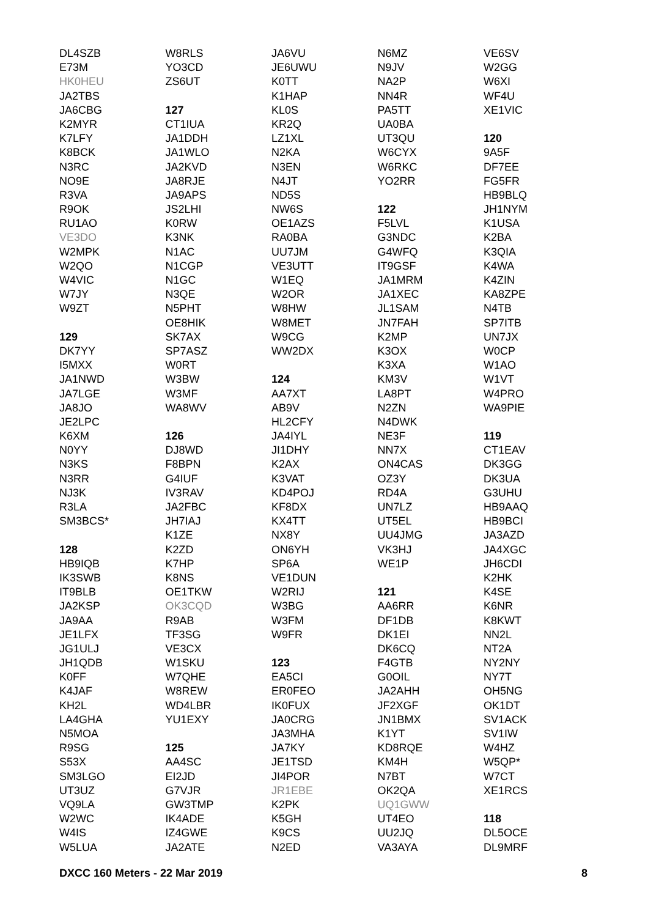DL4SZB
E73M
HK0HEU
JA2TBS
JA6CBG
K2MYR
K7LFY
K8BCK
N3RC
NO9E
R3VA
R9OK
RU1AO
VE3DO
W2MPK
W2QO
W4VIC
W7JY
W9ZT
129
DK7YY
I5MXX
JA1NWD
JA7LGE
JA8JO
JE2LPC
K6XM
N0YY
N3KS
N3RR
NJ3K
R3LA
SM3BCS*
128
HB9IQB
IK3SWB
IT9BLB
JA2KSP
JA9AA
JE1LFX
JG1ULJ
JH1QDB
K0FF
K4JAF
KH2L
LA4GHA
N5MOA
R9SG
S53X
SM3LGO
UT3UZ
VQ9LA
W2WC
W4IS
W5LUA
W8RLS
YO3CD
ZS6UT
127
CT1IUA
JA1DDH
JA1WLO
JA2KVD
JA8RJE
JA9APS
JS2LHI
K0RW
K3NK
N1AC
N1CGP
N1GC
N3QE
N5PHT
OE8HIK
SK7AX
SP7ASZ
W0RT
W3BW
W3MF
WA8WV
126
DJ8WD
F8BPN
G4IUF
IV3RAV
JA2FBC
JH7IAJ
K1ZE
K2ZD
K7HP
K8NS
OE1TKW
OK3CQD
R9AB
TF3SG
VE3CX
W1SKU
W7QHE
W8REW
WD4LBR
YU1EXY
125
AA4SC
EI2JD
G7VJR
GW3TMP
IK4ADE
IZ4GWE
JA2ATE
JA6VU
JE6UWU
K0TT
K1HAP
KL0S
KR2Q
LZ1XL
N2KA
N3EN
N4JT
ND5S
NW6S
OE1AZS
RA0BA
UU7JM
VE3UTT
W1EQ
W2OR
W8HW
W8MET
W9CG
WW2DX
124
AA7XT
AB9V
HL2CFY
JA4IYL
JI1DHY
K2AX
K3VAT
KD4POJ
KF8DX
KX4TT
NX8Y
ON6YH
SP6A
VE1DUN
W2RIJ
W3BG
W3FM
W9FR
123
EA5CI
ER0FEO
IK0FUX
JA0CRG
JA3MHA
JA7KY
JE1TSD
JI4POR
JR1EBE
K2PK
K5GH
K9CS
N2ED
N6MZ
N9JV
NA2P
NN4R
PA5TT
UA0BA
UT3QU
W6CYX
W6RKC
YO2RR
122
F5LVL
G3NDC
G4WFQ
IT9GSF
JA1MRM
JA1XEC
JL1SAM
JN7FAH
K2MP
K3OX
K3XA
KM3V
LA8PT
N2ZN
N4DWK
NE3F
NN7X
ON4CAS
OZ3Y
RD4A
UN7LZ
UT5EL
UU4JMG
VK3HJ
WE1P
121
AA6RR
DF1DB
DK1EI
DK6CQ
F4GTB
G0OIL
JA2AHH
JF2XGF
JN1BMX
K1YT
KD8RQE
KM4H
N7BT
OK2QA
UQ1GWW
UT4EO
UU2JQ
VA3AYA
VE6SV
W2GG
W6XI
WF4U
XE1VIC
120
9A5F
DF7EE
FG5FR
HB9BLQ
JH1NYM
K1USA
K2BA
K3QIA
K4WA
K4ZIN
KA8ZPE
N4TB
SP7ITB
UN7JX
W0CP
W1AO
W1VT
W4PRO
WA9PIE
119
CT1EAV
DK3GG
DK3UA
G3UHU
HB9AAQ
HB9BCI
JA3AZD
JA4XGC
JH6CDI
K2HK
K4SE
K6NR
K8KWT
NN2L
NT2A
NY2NY
NY7T
OH5NG
OK1DT
SV1ACK
SV1IW
W4HZ
W5QP*
W7CT
XE1RCS
118
DL5OCE
DL9MRF
DXCC 160 Meters - 22 Mar 2019 8